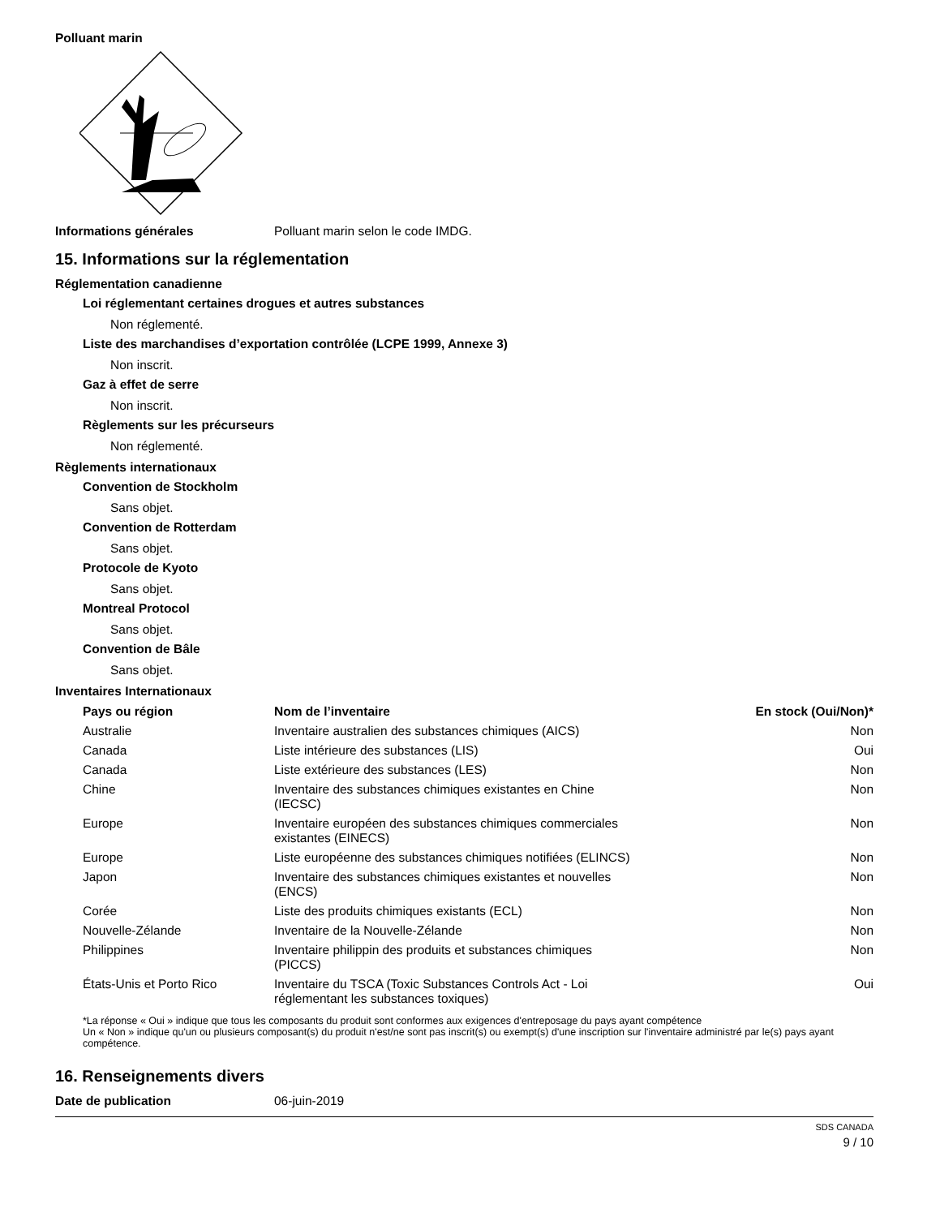Polluant marin
Informations générales Polluant marin selon le code IMDG.
15. Informations sur la réglementation
Réglementation canadienne
Loi réglementant certaines drogues et autres substances
Non réglementé.
Liste des marchandises d’exportation contrôlée (LCPE 1999, Annexe 3)
Non inscrit.
Gaz à effet de serre
Non inscrit.
Règlements sur les précurseurs
Non réglementé.
Règlements internationaux
Convention de Stockholm
Sans objet.
Convention de Rotterdam
Sans objet.
Protocole de Kyoto
Sans objet.
Montreal Protocol
Sans objet.
Convention de Bâle
Sans objet.
Inventaires Internationaux
| Pays ou région | Nom de l’inventaire | En stock (Oui/Non)* |
| --- | --- | --- |
| Australie | Inventaire australien des substances chimiques (AICS) | Non |
| Canada | Liste intérieure des substances (LIS) | Oui |
| Canada | Liste extérieure des substances (LES) | Non |
| Chine | Inventaire des substances chimiques existantes en Chine (IECSC) | Non |
| Europe | Inventaire européen des substances chimiques commerciales existantes (EINECS) | Non |
| Europe | Liste européenne des substances chimiques notifiées (ELINCS) | Non |
| Japon | Inventaire des substances chimiques existantes et nouvelles (ENCS) | Non |
| Corée | Liste des produits chimiques existants (ECL) | Non |
| Nouvelle-Zélande | Inventaire de la Nouvelle-Zélande | Non |
| Philippines | Inventaire philippin des produits et substances chimiques (PICCS) | Non |
| États-Unis et Porto Rico | Inventaire du TSCA (Toxic Substances Controls Act - Loi réglementant les substances toxiques) | Oui |
*La réponse « Oui » indique que tous les composants du produit sont conformes aux exigences d'entreposage du pays ayant compétence
Un « Non » indique qu'un ou plusieurs composant(s) du produit n'est/ne sont pas inscrit(s) ou exempt(s) d'une inscription sur l'inventaire administré par le(s) pays ayant compétence.
16. Renseignements divers
Date de publication 06-juin-2019
SDS CANADA
9 / 10